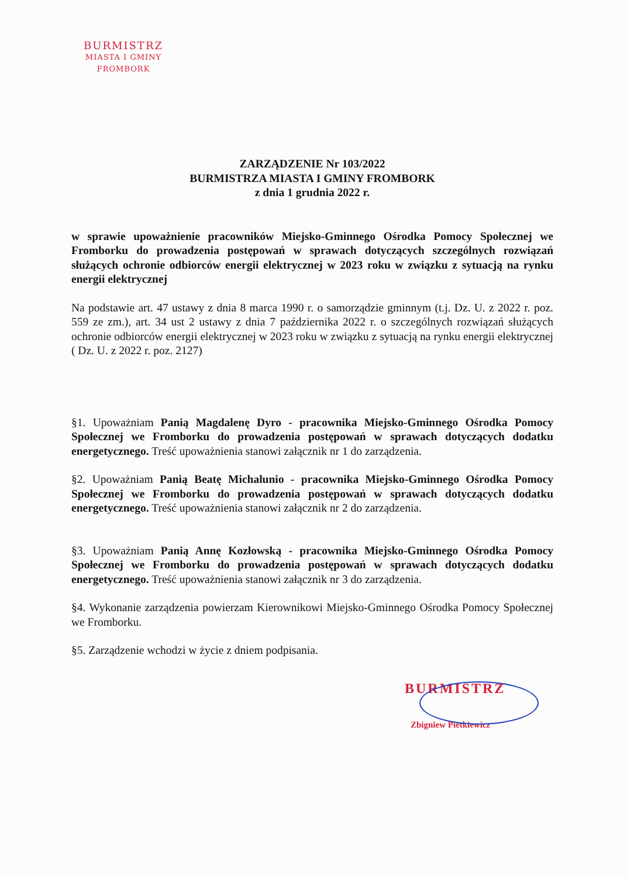BURMISTRZ
MIASTA I GMINY
FROMBORK
ZARZĄDZENIE Nr 103/2022
BURMISTRZA MIASTA I GMINY FROMBORK
z dnia 1 grudnia 2022 r.
w sprawie upoważnienie pracowników Miejsko-Gminnego Ośrodka Pomocy Społecznej we Fromborku do prowadzenia postępowań w sprawach dotyczących szczególnych rozwiązań służących ochronie odbiorców energii elektrycznej w 2023 roku w związku z sytuacją na rynku energii elektrycznej
Na podstawie art. 47 ustawy z dnia 8 marca 1990 r. o samorządzie gminnym (t.j. Dz. U. z 2022 r. poz. 559 ze zm.), art. 34 ust 2 ustawy z dnia 7 października 2022 r. o szczególnych rozwiązań służących ochronie odbiorców energii elektrycznej w 2023 roku w związku z sytuacją na rynku energii elektrycznej ( Dz. U. z 2022 r. poz. 2127)
§1. Upoważniam Panią Magdalenę Dyro - pracownika Miejsko-Gminnego Ośrodka Pomocy Społecznej we Fromborku do prowadzenia postępowań w sprawach dotyczących dodatku energetycznego. Treść upoważnienia stanowi załącznik nr 1 do zarządzenia.
§2. Upoważniam Panią Beatę Michalunio - pracownika Miejsko-Gminnego Ośrodka Pomocy Społecznej we Fromborku do prowadzenia postępowań w sprawach dotyczących dodatku energetycznego. Treść upoważnienia stanowi załącznik nr 2 do zarządzenia.
§3. Upoważniam Panią Annę Kozłowską - pracownika Miejsko-Gminnego Ośrodka Pomocy Społecznej we Fromborku do prowadzenia postępowań w sprawach dotyczących dodatku energetycznego. Treść upoważnienia stanowi załącznik nr 3 do zarządzenia.
§4. Wykonanie zarządzenia powierzam Kierownikowi Miejsko-Gminnego Ośrodka Pomocy Społecznej we Fromborku.
§5. Zarządzenie wchodzi w życie z dniem podpisania.
BURMISTRZ
Zbigniew Pietkiewicz